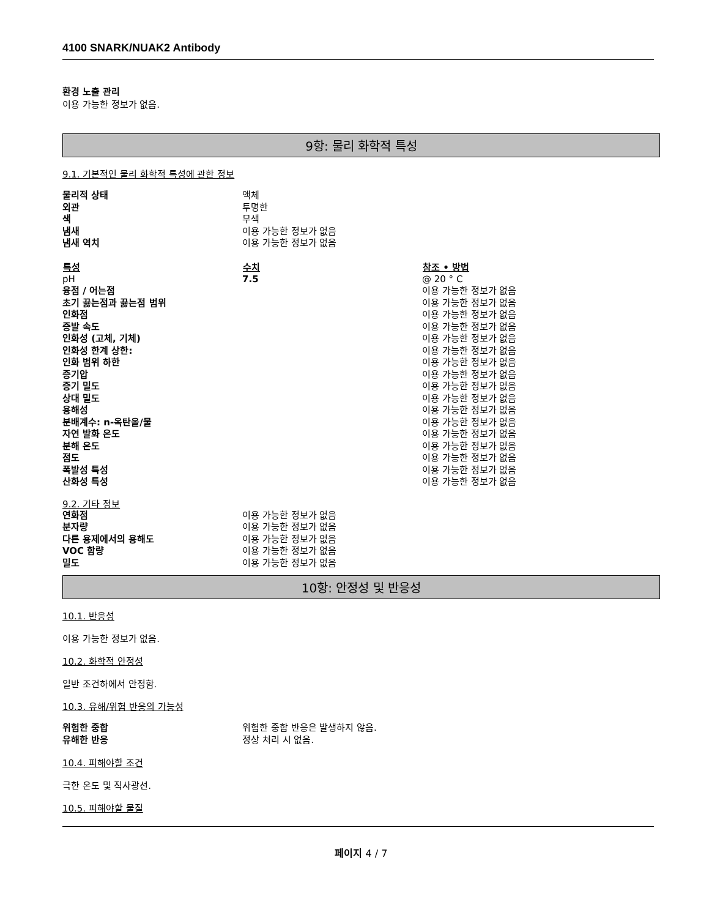4100 SNARK/NUAK2 Antibody
환경 노출 관리
이용 가능한 정보가 없음.
9항: 물리 화학적 특성
9.1. 기본적인 물리 화학적 특성에 관한 정보
| 물리적 상태 | 액체 | |
| 외관 | 투명한 | |
| 색 | 무색 | |
| 냄새 | 이용 가능한 정보가 없음 | |
| 냄새 역치 | 이용 가능한 정보가 없음 | |
| 특성 | 수치 | 참조 • 방법 |
| pH | 7.5 | @ 20 ° C |
| 융점 / 어는점 | | 이용 가능한 정보가 없음 |
| 초기 끓는점과 끓는점 범위 | | 이용 가능한 정보가 없음 |
| 인화점 | | 이용 가능한 정보가 없음 |
| 증발 속도 | | 이용 가능한 정보가 없음 |
| 인화성 (고체, 기체) | | 이용 가능한 정보가 없음 |
| 인화성 한계 상한: | | 이용 가능한 정보가 없음 |
| 인화 범위 하한 | | 이용 가능한 정보가 없음 |
| 증기압 | | 이용 가능한 정보가 없음 |
| 증기 밀도 | | 이용 가능한 정보가 없음 |
| 상대 밀도 | | 이용 가능한 정보가 없음 |
| 용해성 | | 이용 가능한 정보가 없음 |
| 분배계수: n-옥탄올/물 | | 이용 가능한 정보가 없음 |
| 자연 발화 온도 | | 이용 가능한 정보가 없음 |
| 분해 온도 | | 이용 가능한 정보가 없음 |
| 점도 | | 이용 가능한 정보가 없음 |
| 폭발성 특성 | | 이용 가능한 정보가 없음 |
| 산화성 특성 | | 이용 가능한 정보가 없음 |
9.2. 기타 정보
| 연화점 | 이용 가능한 정보가 없음 |
| 분자량 | 이용 가능한 정보가 없음 |
| 다른 용제에서의 용해도 | 이용 가능한 정보가 없음 |
| VOC 함량 | 이용 가능한 정보가 없음 |
| 밀도 | 이용 가능한 정보가 없음 |
10항: 안정성 및 반응성
10.1. 반응성
이용 가능한 정보가 없음.
10.2. 화학적 안정성
일반 조건하에서 안정함.
10.3. 유해/위험 반응의 가능성
| 위험한 중합 | 위험한 중합 반응은 발생하지 않음. |
| 유해한 반응 | 정상 처리 시 없음. |
10.4. 피해야할 조건
극한 온도 및 직사광선.
10.5. 피해야할 물질
페이지 4 / 7